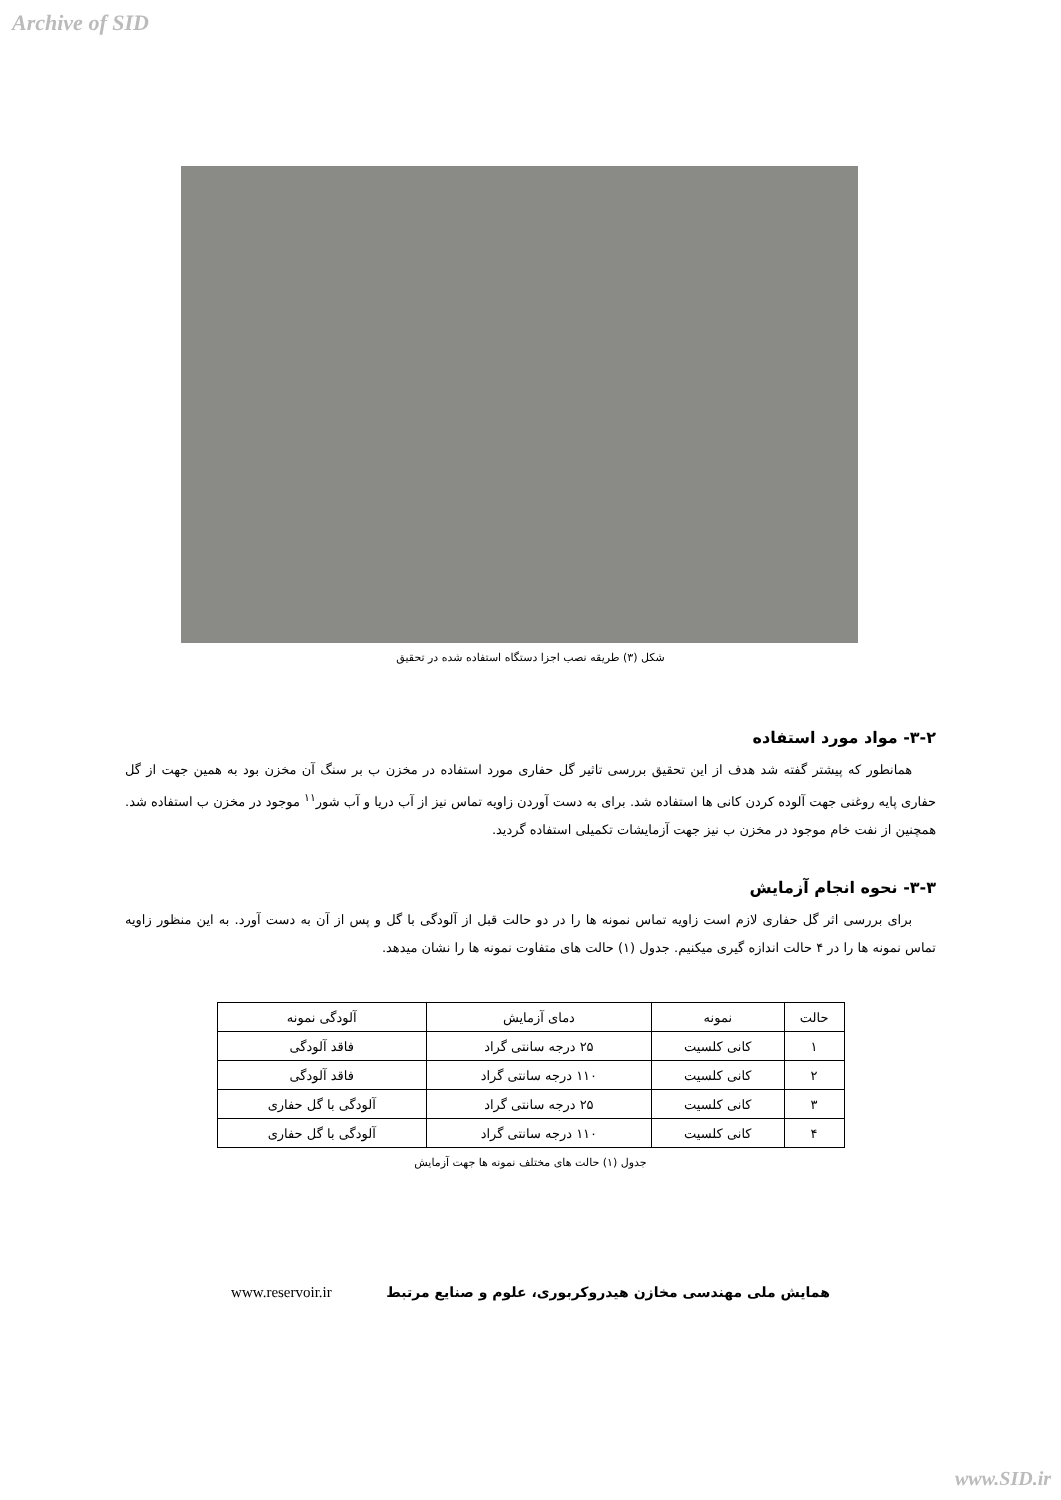Archive of SID
شکل (۳) طریقه نصب اجزا دستگاه استفاده شده در تحقیق
۳-۲- مواد مورد استفاده
همانطور که پیشتر گفته شد هدف از این تحقیق بررسی تاثیر گل حفاری مورد استفاده در مخزن ب بر سنگ آن مخزن بود به همین جهت از گل حفاری پایه روغنی جهت آلوده کردن کانی ها استفاده شد. برای به دست آوردن زاویه تماس نیز از آب دریا و آب شور<sup>۱۱</sup> موجود در مخزن ب استفاده شد. همچنین از نفت خام موجود در مخزن ب نیز جهت آزمایشات تکمیلی استفاده گردید.
۳-۳- نحوه انجام آزمایش
برای بررسی اثر گل حفاری لازم است زاویه تماس نمونه ها را در دو حالت قبل از آلودگی با گل و پس از آن به دست آورد. به این منظور زاویه تماس نمونه ها را در ۴ حالت اندازه گیری میکنیم. جدول (۱) حالت های متفاوت نمونه ها را نشان میدهد.
| حالت | نمونه | دمای آزمایش | آلودگی نمونه |
| --- | --- | --- | --- |
| ۱ | کانی کلسیت | ۲۵ درجه سانتی گراد | فاقد آلودگی |
| ۲ | کانی کلسیت | ۱۱۰ درجه سانتی گراد | فاقد آلودگی |
| ۳ | کانی کلسیت | ۲۵ درجه سانتی گراد | آلودگی با گل حفاری |
| ۴ | کانی کلسیت | ۱۱۰ درجه سانتی گراد | آلودگی با گل حفاری |
جدول (۱) حالت های مختلف نمونه ها جهت آزمایش
همایش ملی مهندسی مخازن هیدروکربوری، علوم و صنایع مرتبط www.reservoir.ir
www.SID.ir